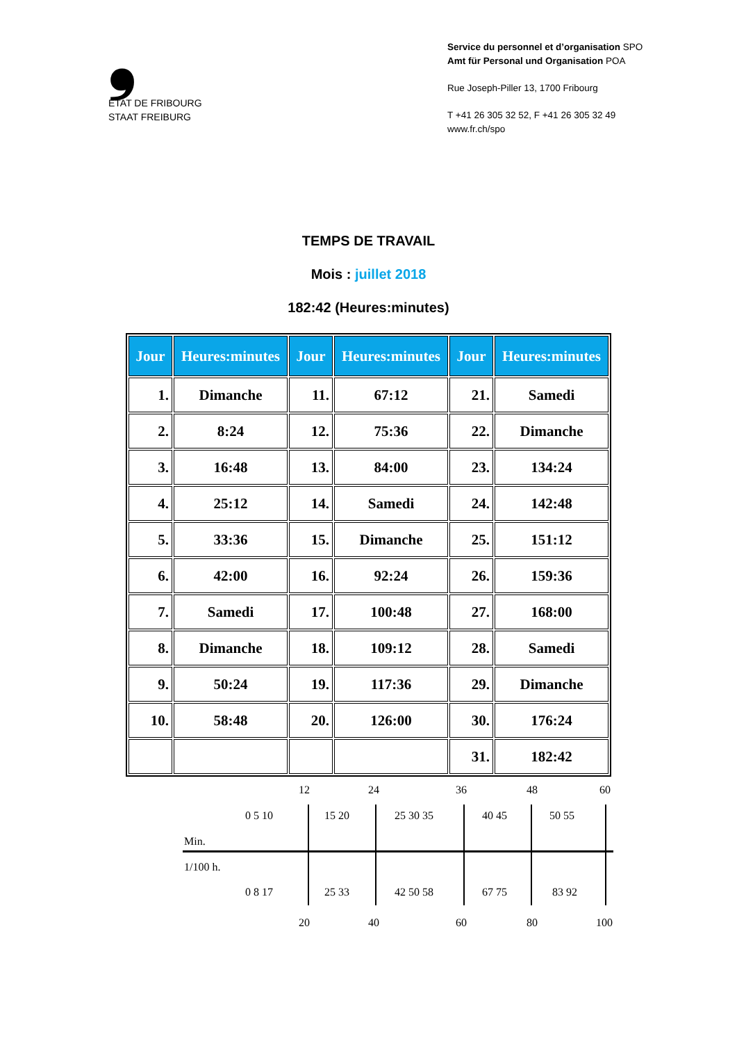❟
ETAT DE FRIBOURG
STAAT FREIBURG
Service du personnel et d’organisation SPO
Amt für Personal und Organisation POA
Rue Joseph-Piller 13, 1700 Fribourg
T +41 26 305 32 52, F +41 26 305 32 49
www.fr.ch/spo
TEMPS DE TRAVAIL
Mois : juillet 2018
182:42 (Heures:minutes)
| Jour | Heures:minutes | Jour | Heures:minutes | Jour | Heures:minutes |
| --- | --- | --- | --- | --- | --- |
| 1. | Dimanche | 11. | 67:12 | 21. | Samedi |
| 2. | 8:24 | 12. | 75:36 | 22. | Dimanche |
| 3. | 16:48 | 13. | 84:00 | 23. | 134:24 |
| 4. | 25:12 | 14. | Samedi | 24. | 142:48 |
| 5. | 33:36 | 15. | Dimanche | 25. | 151:12 |
| 6. | 42:00 | 16. | 92:24 | 26. | 159:36 |
| 7. | Samedi | 17. | 100:48 | 27. | 168:00 |
| 8. | Dimanche | 18. | 109:12 | 28. | Samedi |
| 9. | 50:24 | 19. | 117:36 | 29. | Dimanche |
| 10. | 58:48 | 20. | 126:00 | 30. | 176:24 |
| | | | | 31. | 182:42 |
12 24 36 48 60
0 5 10 15 20 25 30 35 40 45 50 55
Min.
1/100 h.
0 8 17 25 33 42 50 58 67 75 83 92
20 40 60 80 100